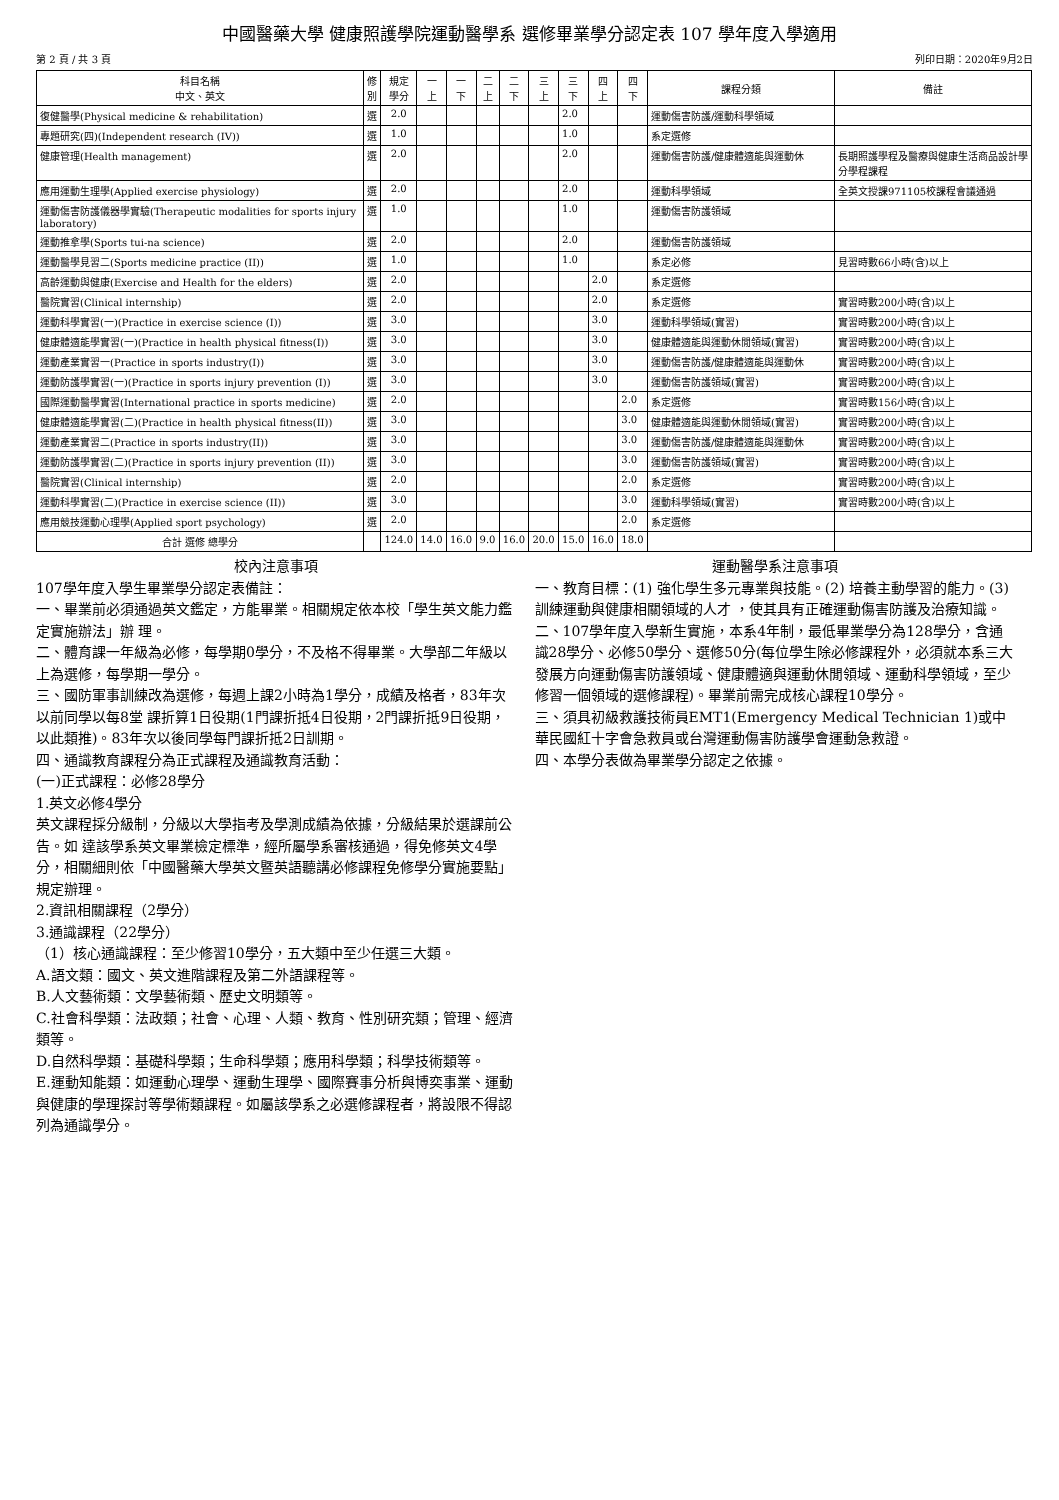中國醫藥大學 健康照護學院運動醫學系 選修畢業學分認定表 107 學年度入學適用
第 2 頁 / 共 3 頁 列印日期：2020年9月2日
| 科目名稱 中文、英文 | 修 別 | 規定 學分 | 一 上 | 一 下 | 二 上 | 二 下 | 三 上 | 三 下 | 四 上 | 四 下 | 課程分類 | 備註 |
| --- | --- | --- | --- | --- | --- | --- | --- | --- | --- | --- | --- | --- |
| 復健醫學(Physical medicine & rehabilitation) | 選 | 2.0 | | | | | | 2.0 | | | 運動傷害防護/運動科學領域 | |
| 專題研究(四)(Independent research (IV)) | 選 | 1.0 | | | | | | 1.0 | | | 系定選修 | |
| 健康管理(Health management) | 選 | 2.0 | | | | | | 2.0 | | | 運動傷害防護/健康體適能與運動休 | 長期照護學程及醫療與健康生活商品設計學分學程課程 |
| 應用運動生理學(Applied exercise physiology) | 選 | 2.0 | | | | | | 2.0 | | | 運動科學領域 | 全英文授課971105校課程會議通過 |
| 運動傷害防護儀器學實驗(Therapeutic modalities for sports injury laboratory) | 選 | 1.0 | | | | | | 1.0 | | | 運動傷害防護領域 | |
| 運動推拿學(Sports tui-na science) | 選 | 2.0 | | | | | | 2.0 | | | 運動傷害防護領域 | |
| 運動醫學見習二(Sports medicine practice (II)) | 選 | 1.0 | | | | | | 1.0 | | | 系定必修 | 見習時數66小時(含)以上 |
| 高齡運動與健康(Exercise and Health for the elders) | 選 | 2.0 | | | | | | | 2.0 | | 系定選修 | |
| 醫院實習(Clinical internship) | 選 | 2.0 | | | | | | | 2.0 | | 系定選修 | 實習時數200小時(含)以上 |
| 運動科學實習(一)(Practice in exercise science (I)) | 選 | 3.0 | | | | | | | 3.0 | | 運動科學領域(實習) | 實習時數200小時(含)以上 |
| 健康體適能學實習(一)(Practice in health physical fitness(I)) | 選 | 3.0 | | | | | | | 3.0 | | 健康體適能與運動休閒領域(實習) | 實習時數200小時(含)以上 |
| 運動產業實習一(Practice in sports industry(I)) | 選 | 3.0 | | | | | | | 3.0 | | 運動傷害防護/健康體適能與運動休 | 實習時數200小時(含)以上 |
| 運動防護學實習(一)(Practice in sports injury prevention (I)) | 選 | 3.0 | | | | | | | 3.0 | | 運動傷害防護領域(實習) | 實習時數200小時(含)以上 |
| 國際運動醫學實習(International practice in sports medicine) | 選 | 2.0 | | | | | | | | 2.0 | 系定選修 | 實習時數156小時(含)以上 |
| 健康體適能學實習(二)(Practice in health physical fitness(II)) | 選 | 3.0 | | | | | | | | 3.0 | 健康體適能與運動休閒領域(實習) | 實習時數200小時(含)以上 |
| 運動產業實習二(Practice in sports industry(II)) | 選 | 3.0 | | | | | | | | 3.0 | 運動傷害防護/健康體適能與運動休 | 實習時數200小時(含)以上 |
| 運動防護學實習(二)(Practice in sports injury prevention (II)) | 選 | 3.0 | | | | | | | | 3.0 | 運動傷害防護領域(實習) | 實習時數200小時(含)以上 |
| 醫院實習(Clinical internship) | 選 | 2.0 | | | | | | | | 2.0 | 系定選修 | 實習時數200小時(含)以上 |
| 運動科學實習(二)(Practice in exercise science (II)) | 選 | 3.0 | | | | | | | | 3.0 | 運動科學領域(實習) | 實習時數200小時(含)以上 |
| 應用競技運動心理學(Applied sport psychology) | 選 | 2.0 | | | | | | | | 2.0 | 系定選修 | |
| 合計 選修 總學分 | | 124.0 | 14.0 | 16.0 | 9.0 | 16.0 | 20.0 | 15.0 | 16.0 | 18.0 | | |
校內注意事項
107學年度入學生畢業學分認定表備註：
一、畢業前必須通過英文鑑定，方能畢業。相關規定依本校「學生英文能力鑑定實施辦法」辦 理。
二、體育課一年級為必修，每學期0學分，不及格不得畢業。大學部二年級以上為選修，每學期一學分。
三、國防軍事訓練改為選修，每週上課2小時為1學分，成績及格者，83年次以前同學以每8堂 課折算1日役期(1門課折抵4日役期，2門課折抵9日役期，以此類推)。83年次以後同學每門課折抵2日訓期。
四、通識教育課程分為正式課程及通識教育活動：
(一)正式課程：必修28學分
1.英文必修4學分
英文課程採分級制，分級以大學指考及學測成績為依據，分級結果於選課前公告。如 達該學系英文畢業檢定標準，經所屬學系審核通過，得免修英文4學分，相關細則依「中國醫藥大學英文暨英語聽講必修課程免修學分實施要點」規定辦理。
2.資訊相關課程（2學分）
3.通識課程（22學分）
（1）核心通識課程：至少修習10學分，五大類中至少任選三大類。
A.語文類：國文、英文進階課程及第二外語課程等。
B.人文藝術類：文學藝術類、歷史文明類等。
C.社會科學類：法政類；社會、心理、人類、教育、性別研究類；管理、經濟類等。
D.自然科學類：基礎科學類；生命科學類；應用科學類；科學技術類等。
E.運動知能類：如運動心理學、運動生理學、國際賽事分析與博奕事業、運動與健康的學理探討等學術類課程。如屬該學系之必選修課程者，將設限不得認列為通識學分。
運動醫學系注意事項
一、教育目標：(1) 強化學生多元專業與技能。(2) 培養主動學習的能力。(3) 訓練運動與健康相關領域的人才 ，使其具有正確運動傷害防護及治療知識。
二、107學年度入學新生實施，本系4年制，最低畢業學分為128學分，含通識28學分、必修50學分、選修50分(每位學生除必修課程外，必須就本系三大發展方向運動傷害防護領域、健康體適與運動休閒領域、運動科學領域，至少修習一個領域的選修課程)。畢業前需完成核心課程10學分。
三、須具初級救護技術員EMT1(Emergency Medical Technician 1)或中華民國紅十字會急救員或台灣運動傷害防護學會運動急救證。
四、本學分表做為畢業學分認定之依據。